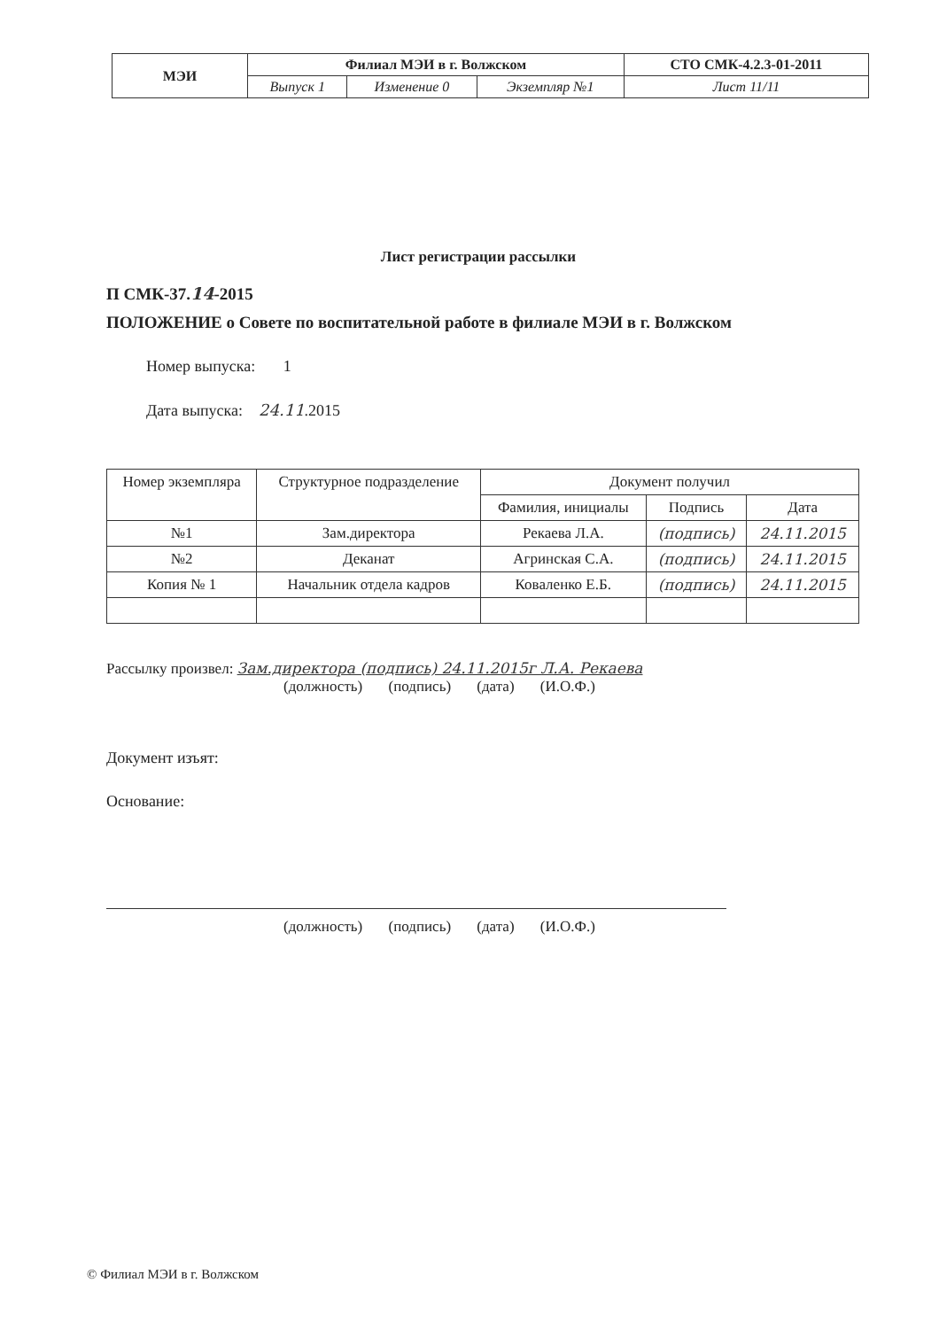| МЭИ | Филиал МЭИ в г. Волжском | | | СТО СМК-4.2.3-01-2011 |
| | Выпуск 1 | Изменение 0 | Экземпляр №1 | Лист 11/11 |
Лист регистрации рассылки
П СМК-37.14-2015
ПОЛОЖЕНИЕ о Совете по воспитательной работе в филиале МЭИ в г. Волжском
Номер выпуска: 1
Дата выпуска: 24.11.2015
| Номер экземпляра | Структурное подразделение | Документ получил | | |
| --- | --- | --- | --- | --- |
| | | Фамилия, инициалы | Подпись | Дата |
| №1 | Зам.директора | Рекаева Л.А. | (подпись) | 24.11.2015 |
| №2 | Деканат | Агринская С.А. | (подпись) | 24.11.2015 |
| Копия № 1 | Начальник отдела кадров | Коваленко Е.Б. | (подпись) | 24.11.2015 |
Рассылку произвел: Зам.директора (подпись) 24.11.2015г Л.А. Рекаева
(должность) (подпись) (дата) (И.О.Ф.)
Документ изъят:
Основание:
(должность) (подпись) (дата) (И.О.Ф.)
© Филиал МЭИ в г. Волжском